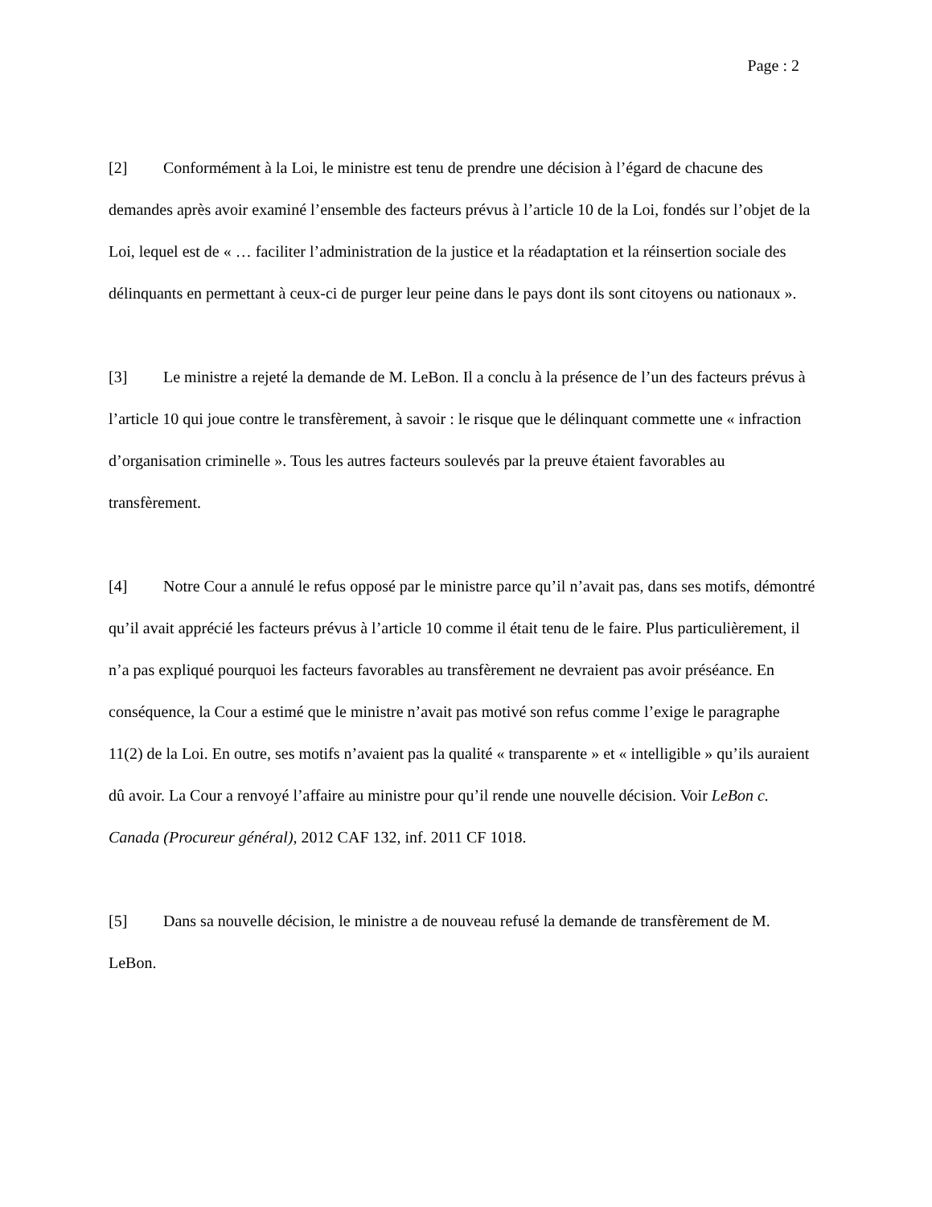Page : 2
[2] Conformément à la Loi, le ministre est tenu de prendre une décision à l’égard de chacune des demandes après avoir examiné l’ensemble des facteurs prévus à l’article 10 de la Loi, fondés sur l’objet de la Loi, lequel est de « … faciliter l’administration de la justice et la réadaptation et la réinsertion sociale des délinquants en permettant à ceux-ci de purger leur peine dans le pays dont ils sont citoyens ou nationaux ».
[3] Le ministre a rejeté la demande de M. LeBon. Il a conclu à la présence de l’un des facteurs prévus à l’article 10 qui joue contre le transfèrement, à savoir : le risque que le délinquant commette une « infraction d’organisation criminelle ». Tous les autres facteurs soulevés par la preuve étaient favorables au transfèrement.
[4] Notre Cour a annulé le refus opposé par le ministre parce qu’il n’avait pas, dans ses motifs, démontré qu’il avait apprécié les facteurs prévus à l’article 10 comme il était tenu de le faire. Plus particulièrement, il n’a pas expliqué pourquoi les facteurs favorables au transfèrement ne devraient pas avoir préséance. En conséquence, la Cour a estimé que le ministre n’avait pas motivé son refus comme l’exige le paragraphe 11(2) de la Loi. En outre, ses motifs n’avaient pas la qualité « transparente » et « intelligible » qu’ils auraient dû avoir. La Cour a renvoyé l’affaire au ministre pour qu’il rende une nouvelle décision. Voir LeBon c. Canada (Procureur général), 2012 CAF 132, inf. 2011 CF 1018.
[5] Dans sa nouvelle décision, le ministre a de nouveau refusé la demande de transfèrement de M. LeBon.